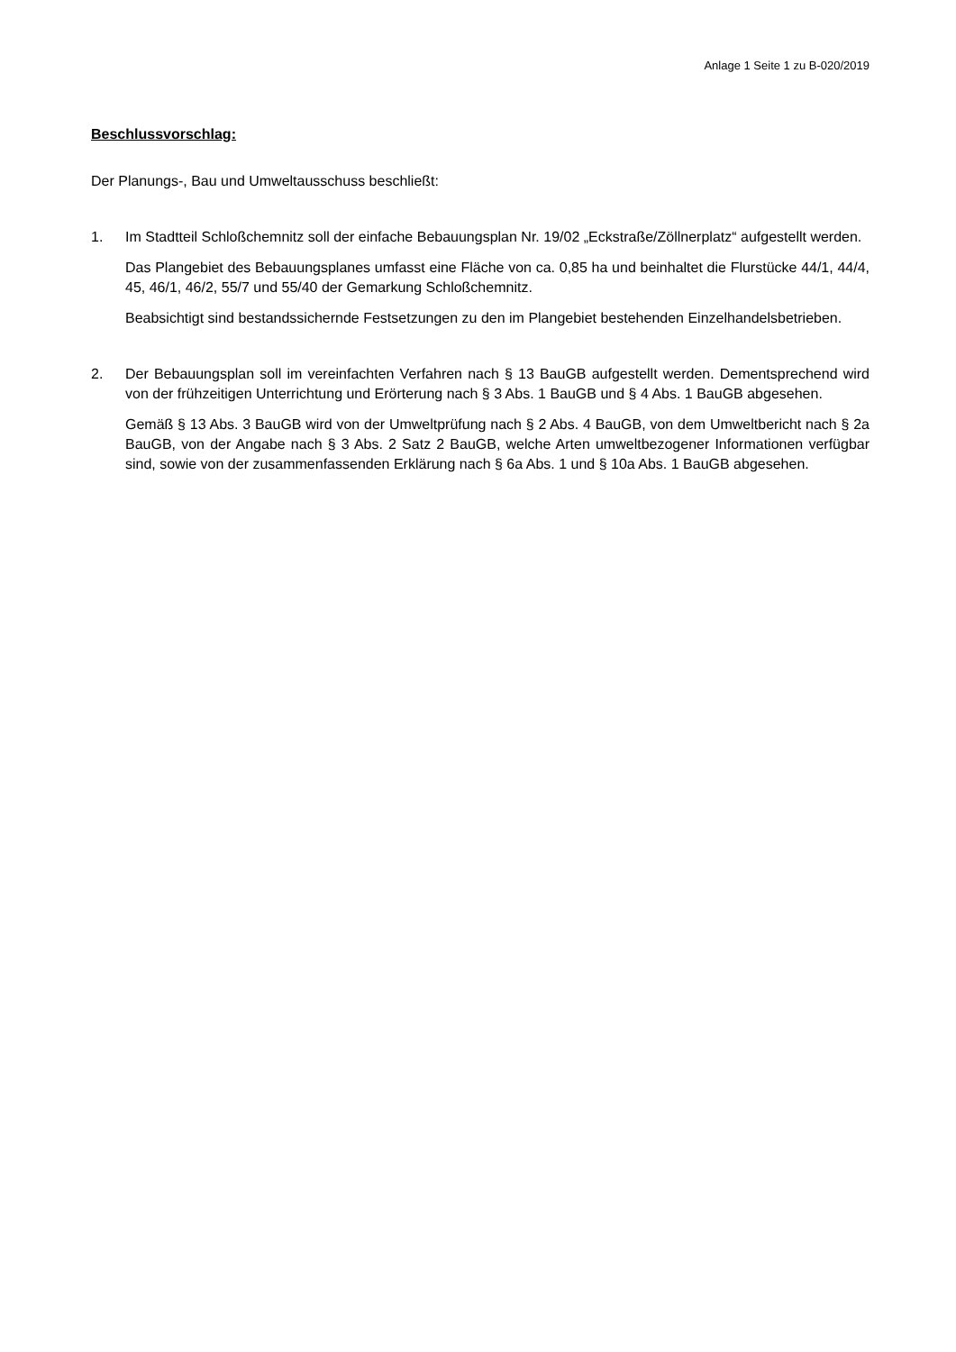Anlage 1 Seite 1 zu B-020/2019
Beschlussvorschlag:
Der Planungs-, Bau und Umweltausschuss beschließt:
1. Im Stadtteil Schloßchemnitz soll der einfache Bebauungsplan Nr. 19/02 „Eckstraße/Zöllner­platz“ aufgestellt werden.
Das Plangebiet des Bebauungsplanes umfasst eine Fläche von ca. 0,85 ha und beinhaltet die Flurstücke 44/1, 44/4, 45, 46/1, 46/2, 55/7 und 55/40 der Gemarkung Schloßchemnitz.
Beabsichtigt sind bestandssichernde Festsetzungen zu den im Plangebiet bestehenden Einzelhandelsbetrieben.
2. Der Bebauungsplan soll im vereinfachten Verfahren nach § 13 BauGB aufgestellt werden. Dementsprechend wird von der frühzeitigen Unterrichtung und Erörterung nach § 3 Abs. 1 BauGB und § 4 Abs. 1 BauGB abgesehen.
Gemäß § 13 Abs. 3 BauGB wird von der Umweltprüfung nach § 2 Abs. 4 BauGB, von dem Umweltbericht nach § 2a BauGB, von der Angabe nach § 3 Abs. 2 Satz 2 BauGB, welche Arten umweltbezogener Informationen verfügbar sind, sowie von der zusammenfassenden Erklärung nach § 6a Abs. 1 und § 10a Abs. 1 BauGB abgesehen.